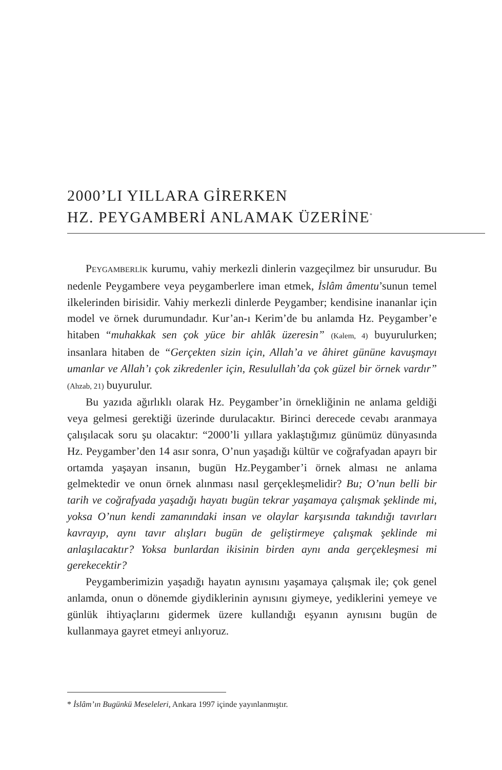2000’LI YILLARA GİRERKEN
HZ. PEYGAMBERİ ANLAMAK ÜZERİNE<sup>*</sup>
PEYGAMBERLİK kurumu, vahiy merkezli dinlerin vazgeçilmez bir unsurudur. Bu nedenle Peygambere veya peygamberlere iman etmek, İslâm âmentu’sunun temel ilkelerinden birisidir. Vahiy merkezli dinlerde Peygamber; kendisine inananlar için model ve örnek durumundadır. Kur’an-ı Kerim’de bu anlamda Hz. Peygamber’e hitaben “muhakkak sen çok yüce bir ahlâk üzeresin” (Kalem, 4) buyurulurken; insanlara hitaben de “Gerçekten sizin için, Allah’a ve âhiret gününe kavuşmayı umanlar ve Allah’ı çok zikredenler için, Resulullah’da çok güzel bir örnek vardır” (Ahzab, 21) buyurulur.
Bu yazıda ağırlıklı olarak Hz. Peygamber’in örnekliğinin ne anlama geldiği veya gelmesi gerektiği üzerinde durulacaktır. Birinci derecede cevabı aranmaya çalışılacak soru şu olacaktır: “2000’li yıllara yaklaştığımız günümüz dünyasında Hz. Peygamber’den 14 asır sonra, O’nun yaşadığı kültür ve coğrafyadan apayrı bir ortamda yaşayan insanın, bugün Hz.Peygamber’i örnek alması ne anlama gelmektedir ve onun örnek alınması nasıl gerçekleşmelidir? Bu; O’nun belli bir tarih ve coğrafyada yaşadığı hayatı bugün tekrar yaşamaya çalışmak şeklinde mi, yoksa O’nun kendi zamanındaki insan ve olaylar karşısında takındığı tavırları kavrayıp, aynı tavır alışları bugün de geliştirmeye çalışmak şeklinde mi anlaşılacaktır? Yoksa bunlardan ikisinin birden aynı anda gerçekleşmesi mi gerekecektir?
Peygamberimizin yaşadığı hayatın aynısını yaşamaya çalışmak ile; çok genel anlamda, onun o dönemde giydiklerinin aynısını giymeye, yediklerini yemeye ve günlük ihtiyaçlarını gidermek üzere kullandığı eşyanın aynısını bugün de kullanmaya gayret etmeyi anlıyoruz.
* İslâm’ın Bugünkü Meseleleri, Ankara 1997 içinde yayınlanmıştır.